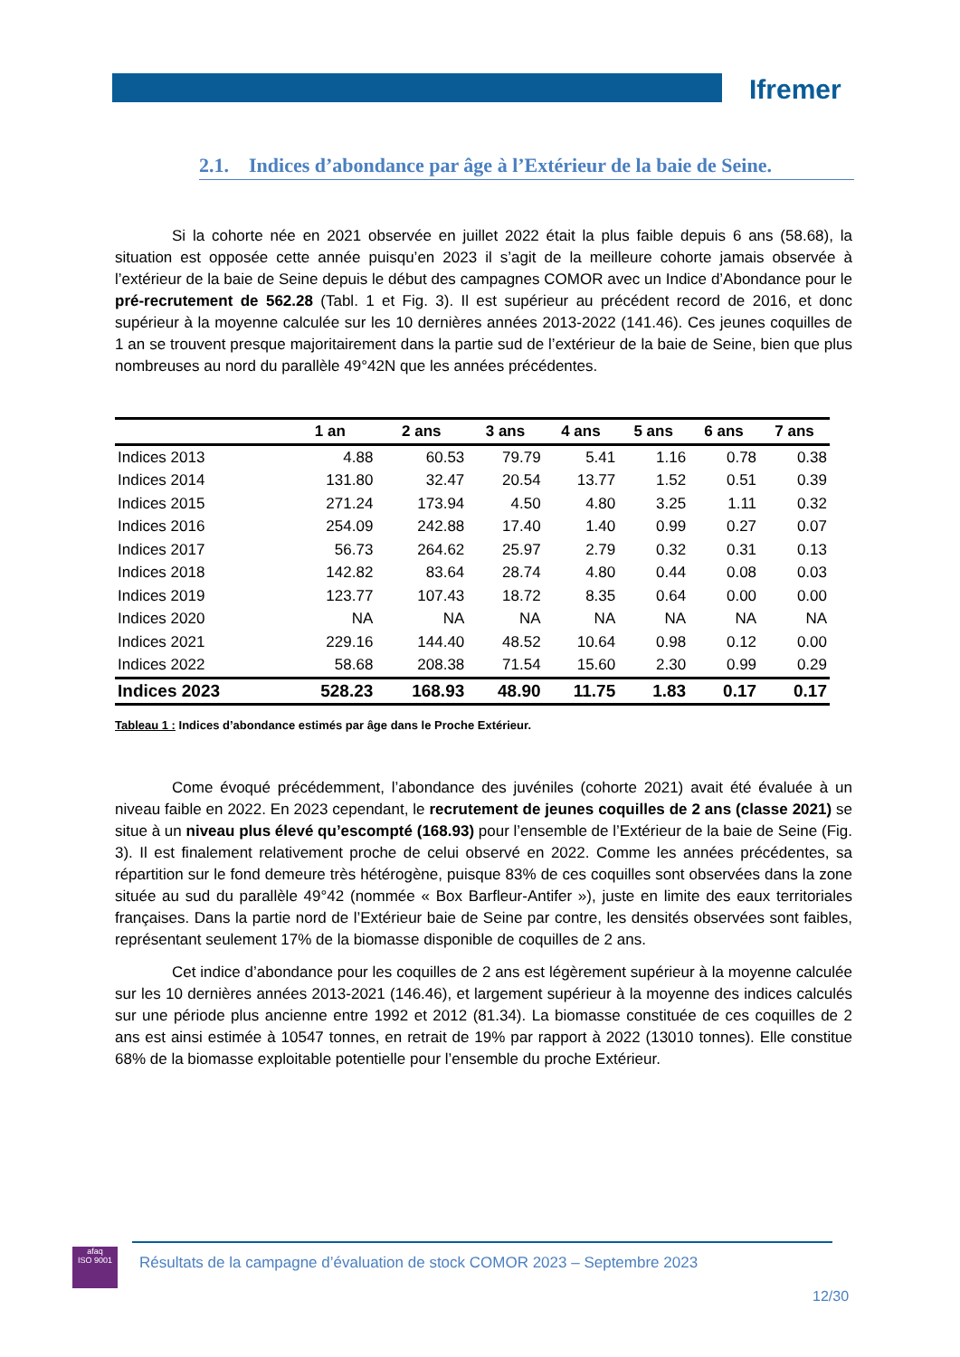Ifremer
2.1. Indices d’abondance par âge à l’Extérieur de la baie de Seine.
Si la cohorte née en 2021 observée en juillet 2022 était la plus faible depuis 6 ans (58.68), la situation est opposée cette année puisqu’en 2023 il s’agit de la meilleure cohorte jamais observée à l’extérieur de la baie de Seine depuis le début des campagnes COMOR avec un Indice d’Abondance pour le pré-recrutement de 562.28 (Tabl. 1 et Fig. 3). Il est supérieur au précédent record de 2016, et donc supérieur à la moyenne calculée sur les 10 dernières années 2013-2022 (141.46). Ces jeunes coquilles de 1 an se trouvent presque majoritairement dans la partie sud de l’extérieur de la baie de Seine, bien que plus nombreuses au nord du parallèle 49°42N que les années précédentes.
| | 1 an | 2 ans | 3 ans | 4 ans | 5 ans | 6 ans | 7 ans |
| --- | --- | --- | --- | --- | --- | --- | --- |
| Indices 2013 | 4.88 | 60.53 | 79.79 | 5.41 | 1.16 | 0.78 | 0.38 |
| Indices 2014 | 131.80 | 32.47 | 20.54 | 13.77 | 1.52 | 0.51 | 0.39 |
| Indices 2015 | 271.24 | 173.94 | 4.50 | 4.80 | 3.25 | 1.11 | 0.32 |
| Indices 2016 | 254.09 | 242.88 | 17.40 | 1.40 | 0.99 | 0.27 | 0.07 |
| Indices 2017 | 56.73 | 264.62 | 25.97 | 2.79 | 0.32 | 0.31 | 0.13 |
| Indices 2018 | 142.82 | 83.64 | 28.74 | 4.80 | 0.44 | 0.08 | 0.03 |
| Indices 2019 | 123.77 | 107.43 | 18.72 | 8.35 | 0.64 | 0.00 | 0.00 |
| Indices 2020 | NA | NA | NA | NA | NA | NA | NA |
| Indices 2021 | 229.16 | 144.40 | 48.52 | 10.64 | 0.98 | 0.12 | 0.00 |
| Indices 2022 | 58.68 | 208.38 | 71.54 | 15.60 | 2.30 | 0.99 | 0.29 |
| Indices 2023 | 528.23 | 168.93 | 48.90 | 11.75 | 1.83 | 0.17 | 0.17 |
Tableau 1 : Indices d’abondance estimés par âge dans le Proche Extérieur.
Come évoqué précédemment, l’abondance des juvéniles (cohorte 2021) avait été évaluée à un niveau faible en 2022. En 2023 cependant, le recrutement de jeunes coquilles de 2 ans (classe 2021) se situe à un niveau plus élevé qu’escompté (168.93) pour l’ensemble de l’Extérieur de la baie de Seine (Fig. 3). Il est finalement relativement proche de celui observé en 2022. Comme les années précédentes, sa répartition sur le fond demeure très hétérogène, puisque 83% de ces coquilles sont observées dans la zone située au sud du parallèle 49°42 (nommée « Box Barfleur-Antifer »), juste en limite des eaux territoriales françaises. Dans la partie nord de l’Extérieur baie de Seine par contre, les densités observées sont faibles, représentant seulement 17% de la biomasse disponible de coquilles de 2 ans.
Cet indice d’abondance pour les coquilles de 2 ans est légèrement supérieur à la moyenne calculée sur les 10 dernières années 2013-2021 (146.46), et largement supérieur à la moyenne des indices calculés sur une période plus ancienne entre 1992 et 2012 (81.34). La biomasse constituée de ces coquilles de 2 ans est ainsi estimée à 10547 tonnes, en retrait de 19% par rapport à 2022 (13010 tonnes). Elle constitue 68% de la biomasse exploitable potentielle pour l’ensemble du proche Extérieur.
afaq
ISO 9001
Résultats de la campagne d’évaluation de stock COMOR 2023 – Septembre 2023
12/30